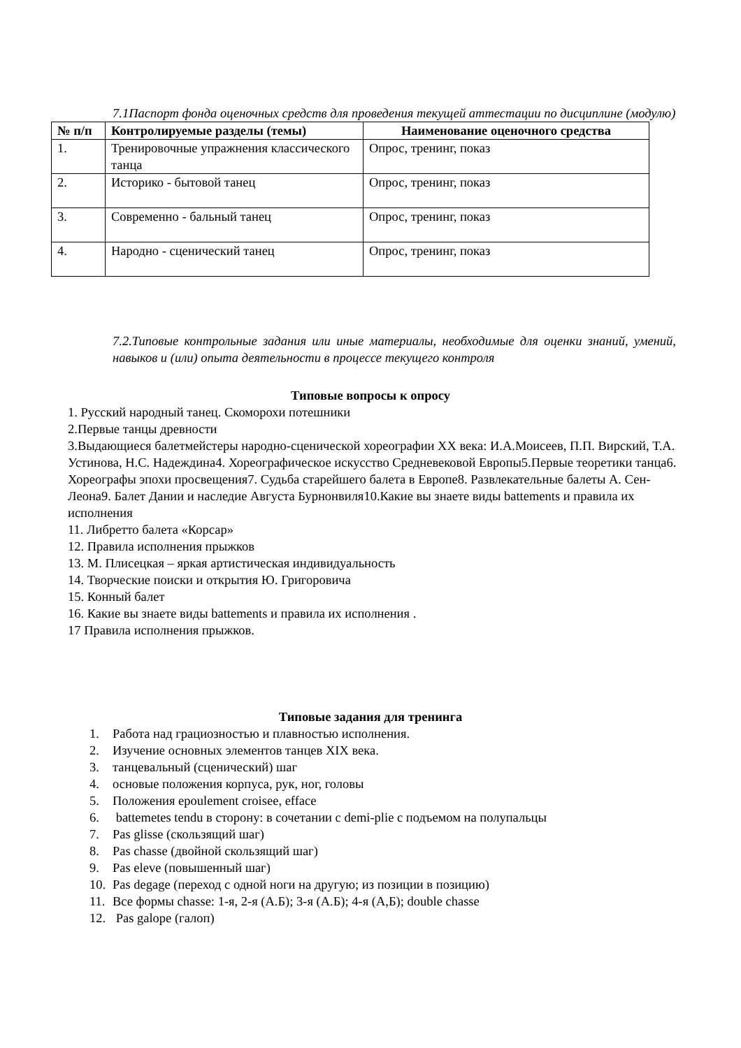7.1Паспорт фонда оценочных средств для проведения текущей аттестации по дисциплине (модулю)
| № п/п | Контролируемые разделы (темы) | Наименование оценочного средства |
| --- | --- | --- |
| 1. | Тренировочные упражнения классического танца | Опрос, тренинг, показ |
| 2. | Историко - бытовой танец | Опрос, тренинг, показ |
| 3. | Современно - бальный танец | Опрос, тренинг, показ |
| 4. | Народно - сценический танец | Опрос, тренинг, показ |
7.2.Типовые контрольные задания или иные материалы, необходимые для оценки знаний, умений, навыков и (или) опыта деятельности в процессе текущего контроля
Типовые вопросы к опросу
1. Русский народный танец. Скоморохи потешники
2.Первые танцы древности
3.Выдающиеся балетмейстеры народно-сценической хореографии XX века: И.А.Моисеев, П.П. Вирский, Т.А. Устинова, Н.С. Надеждина4. Хореографическое искусство Средневековой Европы5.Первые теоретики танца6. Хореографы эпохи просвещения7. Судьба старейшего балета в Европе8. Развлекательные балеты А. Сен-Леона9. Балет Дании и наследие Августа Бурнонвиля10.Какие вы знаете виды battements и правила их исполнения
11. Либретто балета «Корсар»
12. Правила исполнения прыжков
13. М. Плисецкая – яркая артистическая индивидуальность
14. Творческие поиски и открытия Ю. Григоровича
15. Конный балет
16. Какие вы знаете виды battements и правила их исполнения .
17 Правила исполнения прыжков.
Типовые задания для тренинга
1. Работа над грациозностью и плавностью исполнения.
2. Изучение основных элементов танцев XIX века.
3. танцевальный (сценический) шаг
4. основые положения корпуса, рук, ног, головы
5. Положения epoulement croisee, efface
6. battemetes tendu в сторону: в сочетании с demi-plie с подъемом на полупальцы
7. Pas glisse (скользящий шаг)
8. Pas chasse (двойной скользящий шаг)
9. Pas eleve (повышенный шаг)
10. Pas degage (переход с одной ноги на другую; из позиции в позицию)
11. Все формы chasse: 1-я, 2-я (А.Б); 3-я (А.Б); 4-я (А,Б); double chasse
12. Pas galope (галоп)